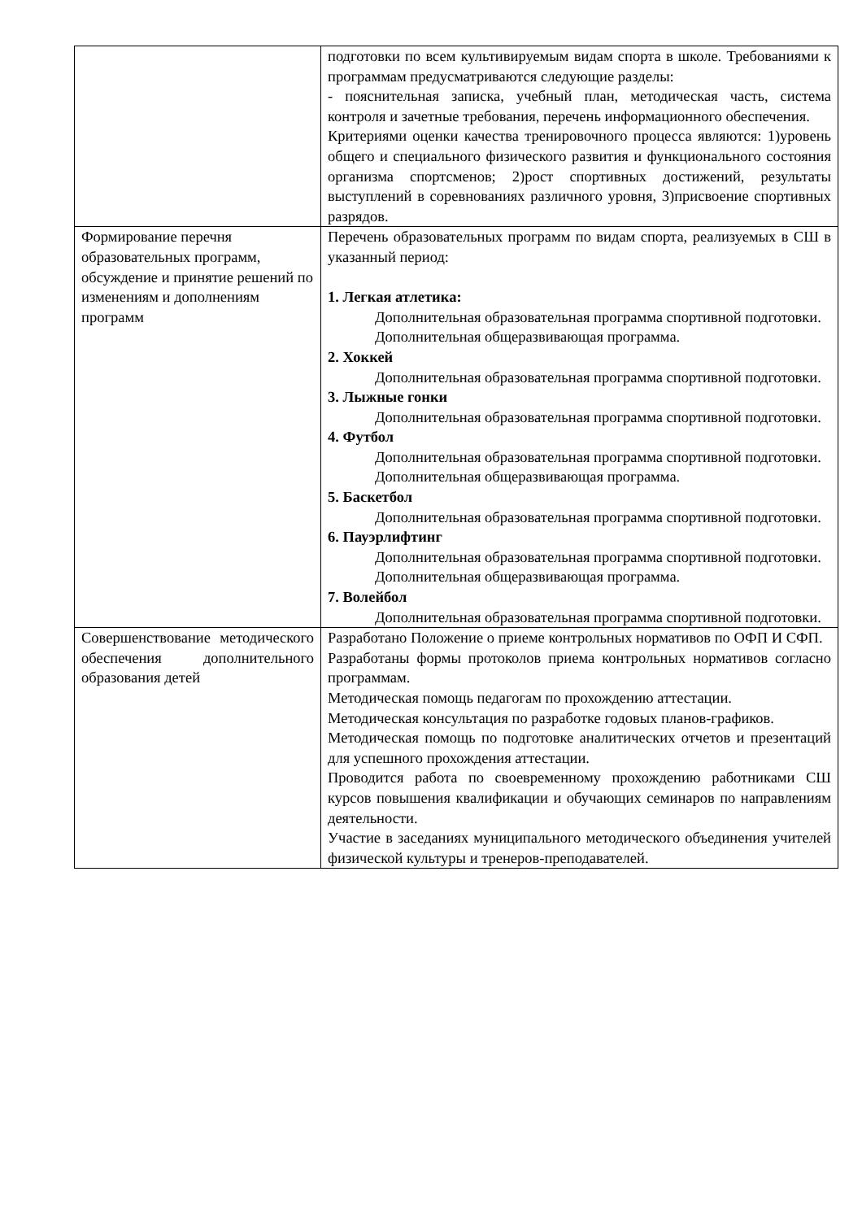| | подготовки по всем культивируемым видам спорта в школе. Требованиями к программам предусматриваются следующие разделы: - пояснительная записка, учебный план, методическая часть, система контроля и зачетные требования, перечень информационного обеспечения. Критериями оценки качества тренировочного процесса являются: 1)уровень общего и специального физического развития и функционального состояния организма спортсменов; 2)рост спортивных достижений, результаты выступлений в соревнованиях различного уровня, 3)присвоение спортивных разрядов. |
| Формирование перечня образовательных программ, обсуждение и принятие решений по изменениям и дополнениям программ | Перечень образовательных программ по видам спорта, реализуемых в СШ в указанный период: 1. Легкая атлетика: Дополнительная образовательная программа спортивной подготовки. Дополнительная общеразвивающая программа. 2. Хоккей Дополнительная образовательная программа спортивной подготовки. 3. Лыжные гонки Дополнительная образовательная программа спортивной подготовки. 4. Футбол Дополнительная образовательная программа спортивной подготовки. Дополнительная общеразвивающая программа. 5. Баскетбол Дополнительная образовательная программа спортивной подготовки. 6. Пауэрлифтинг Дополнительная образовательная программа спортивной подготовки. Дополнительная общеразвивающая программа. 7. Волейбол Дополнительная образовательная программа спортивной подготовки. |
| Совершенствование методического обеспечения дополнительного образования детей | Разработано Положение о приеме контрольных нормативов по ОФП И СФП. Разработаны формы протоколов приема контрольных нормативов согласно программам. Методическая помощь педагогам по прохождению аттестации. Методическая консультация по разработке годовых планов-графиков. Методическая помощь по подготовке аналитических отчетов и презентаций для успешного прохождения аттестации. Проводится работа по своевременному прохождению работниками СШ курсов повышения квалификации и обучающих семинаров по направлениям деятельности. Участие в заседаниях муниципального методического объединения учителей физической культуры и тренеров-преподавателей. |